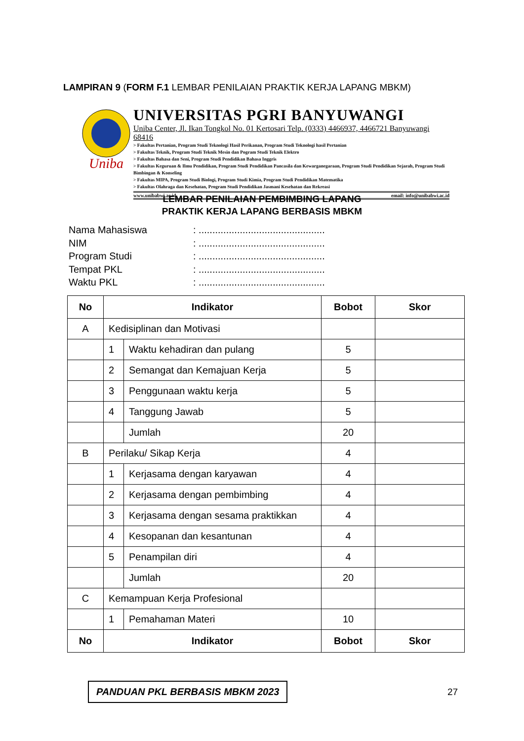LAMPIRAN 9 (FORM F.1 LEMBAR PENILAIAN PRAKTIK KERJA LAPANG MBKM)
Uniba
UNIVERSITAS PGRI BANYUWANGI
Uniba Center, Jl. Ikan Tongkol No. 01 Kertosari Telp. (0333) 4466937, 4466721 Banyuwangi 68416
> Fakultas Pertanian, Program Studi Teknologi Hasil Perikanan, Program Studi Teknologi hasil Pertanian
> Fakultas Teknik, Program Studi Teknik Mesin dan Pogram Studi Teknik Elektro
> Fakultas Bahasa dan Seni, Program Studi Pendidikan Bahasa Inggris
> Fakultas Keguruan & Ilmu Pendidikan, Program Studi Pendidikan Pancasila dan Kewarganegaraan, Program Studi Pendidikan Sejarah, Program Studi Bimbingan & Konseling
> Fakultas MIPA, Program Studi Biologi, Program Studi Kimia, Program Studi Pendidikan Matematika
> Fakultas Olahraga dan Kesehatan, Program Studi Pendidikan Jasmani Kesehatan dan Rekreasi
www.unibabwi.ac.id email: info@unibabwi.ac.id
LEMBAR PENILAIAN PEMBIMBING LAPANG
PRAKTIK KERJA LAPANG BERBASIS MBKM
| Nama Mahasiswa | : .............................................. |
| NIM | : .............................................. |
| Program Studi | : .............................................. |
| Tempat PKL | : .............................................. |
| Waktu PKL | : .............................................. |
| No | Indikator | | Bobot | Skor |
| --- | --- | --- | --- | --- |
| A | Kedisiplinan dan Motivasi | | | |
| | 1 | Waktu kehadiran dan pulang | 5 | |
| | 2 | Semangat dan Kemajuan Kerja | 5 | |
| | 3 | Penggunaan waktu kerja | 5 | |
| | 4 | Tanggung Jawab | 5 | |
| | | Jumlah | 20 | |
| B | Perilaku/ Sikap Kerja | | 4 | |
| | 1 | Kerjasama dengan karyawan | 4 | |
| | 2 | Kerjasama dengan pembimbing | 4 | |
| | 3 | Kerjasama dengan sesama praktikkan | 4 | |
| | 4 | Kesopanan dan kesantunan | 4 | |
| | 5 | Penampilan diri | 4 | |
| | | Jumlah | 20 | |
| C | Kemampuan Kerja Profesional | | | |
| | 1 | Pemahaman Materi | 10 | |
| No | Indikator | | Bobot | Skor |
PANDUAN PKL BERBASIS MBKM 2023 27